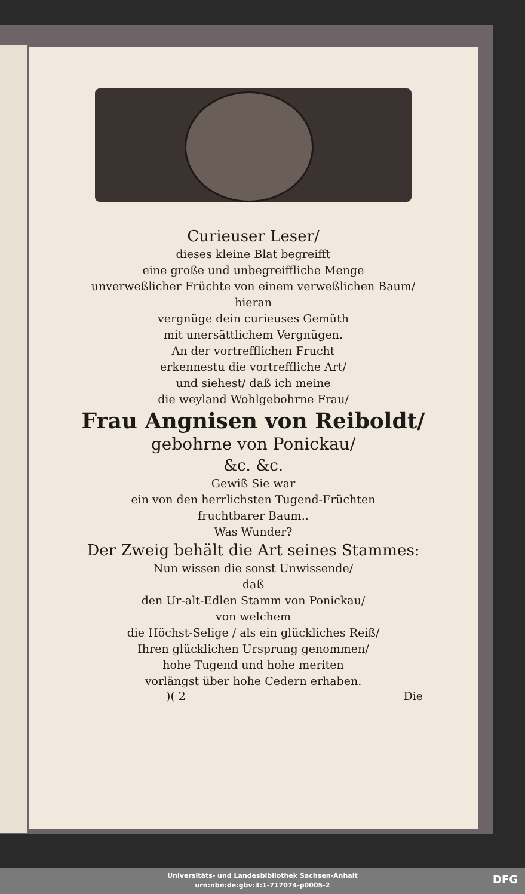Curieuser Leser/
dieses kleine Blat begreifft
eine große und unbegreiffliche Menge
unverweßlicher Früchte von einem verweßlichen Baum/
hieran
vergnüge dein curieuses Gemüth
mit unersättlichem Vergnügen.
An der vortrefflichen Frucht
erkennestu die vortreffliche Art/
und siehest/ daß ich meine
die weyland Wohlgebohrne Frau/
Frau Angnisen von Reiboldt/
gebohrne von Ponickau/
&c. &c.
Gewiß Sie war
ein von den herrlichsten Tugend-Früchten
fruchtbarer Baum..
Was Wunder?
Der Zweig behält die Art seines Stammes:
Nun wissen die sonst Unwissende/
daß
den Ur-alt-Edlen Stamm von Ponickau/
von welchem
die Höchst-Selige / als ein glückliches Reiß/
Ihren glücklichen Ursprung genommen/
hohe Tugend und hohe meriten
vorlängst über hohe Cedern erhaben.
)( 2 Die
Universitäts- und Landesbibliothek Sachsen-Anhalt
urn:nbn:de:gbv:3:1-717074-p0005-2
DFG